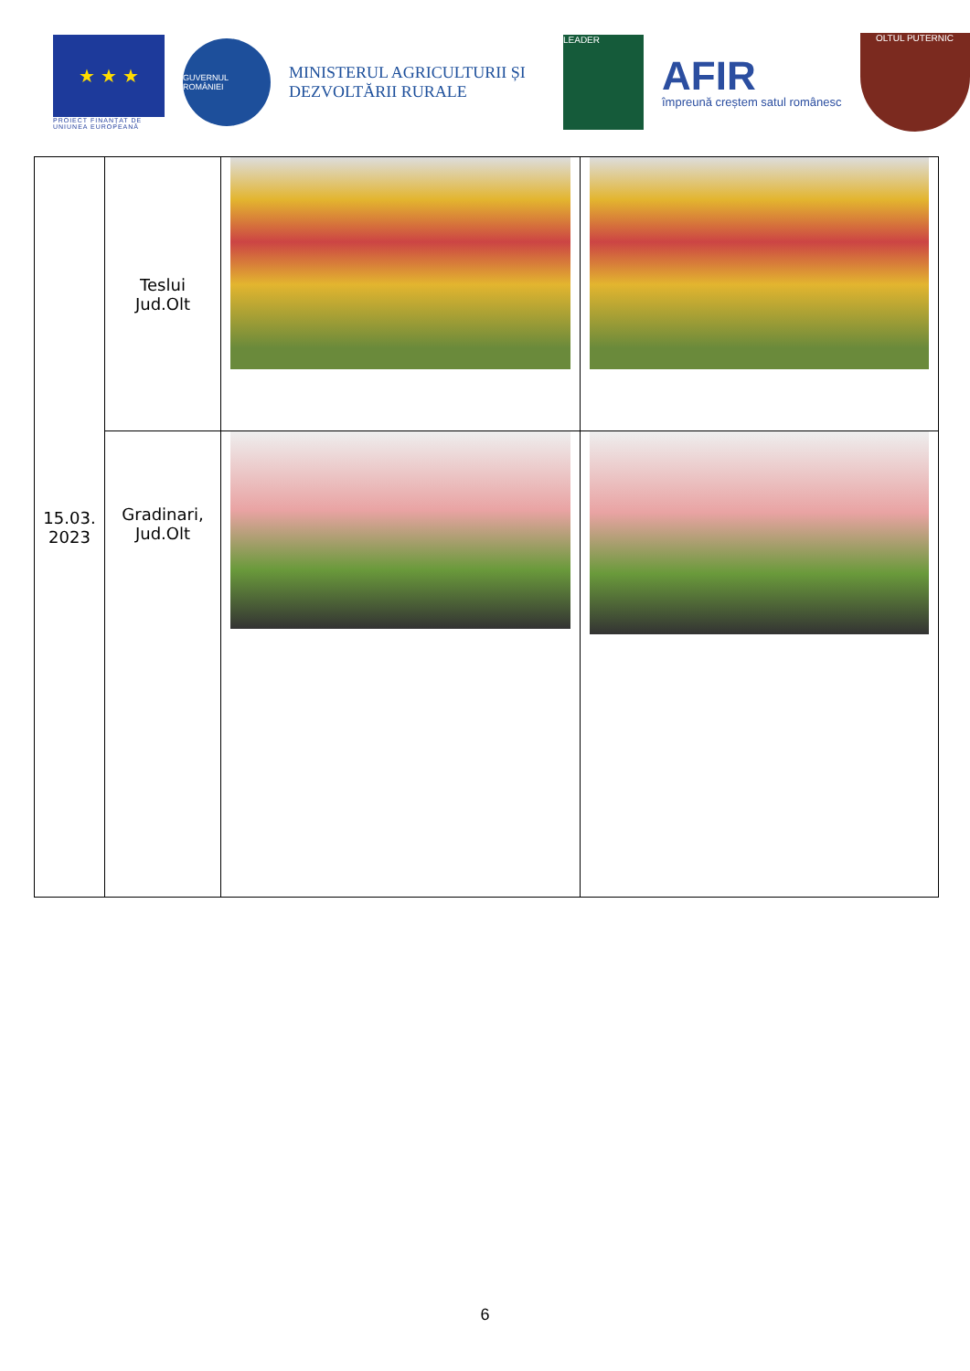★ ★ ★
PROIECT FINANȚAT DE UNIUNEA EUROPEANĂ
GUVERNUL ROMÂNIEI
MINISTERUL AGRICULTURII ȘI DEZVOLTĂRII RURALE
LEADER
AFIR
împreună creștem satul românesc
OLTUL PUTERNIC
| 15.03. 2023 | Teslui Jud.Olt | | |
| | Gradinari, Jud.Olt | | |
6